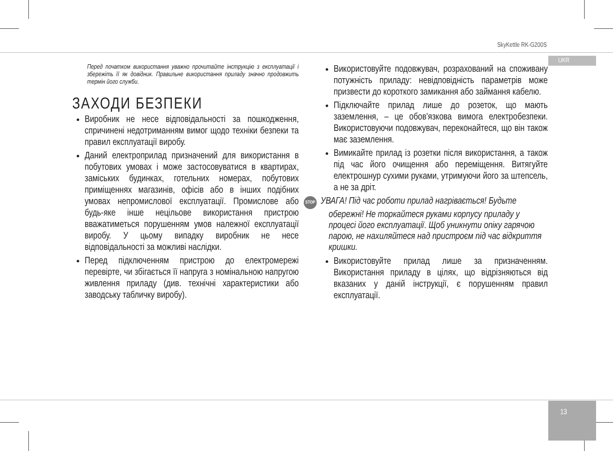SkyKettle RK-G200S
UKR
13
Перед початком використання уважно прочитайте інструкцію з експлуатації і збережіть її як довідник. Правильне використання приладу значно продовжить термін його служби.
ЗАХОДИ БЕЗПЕКИ
Виробник не несе відповідальності за пошкодження, спричинені недотриманням вимог щодо техніки безпеки та правил експлуатації виробу.
Даний електроприлад призначений для використання в побутових умовах і може застосовуватися в квартирах, заміських будинках, готельних номерах, побутових приміщеннях магазинів, офісів або в інших подібних умовах непромислової експлуатації. Промислове або будь-яке інше нецільове використання пристрою вважатиметься порушенням умов належної експлуатації виробу. У цьому випадку виробник не несе відповідальності за можливі наслідки.
Перед підключенням пристрою до електромережі перевірте, чи збігається її напруга з номінальною напругою живлення приладу (див. технічні характеристики або заводську табличку виробу).
Використовуйте подовжувач, розрахований на споживану потужність приладу: невідповідність параметрів може призвести до короткого замикання або займання кабелю.
Підключайте прилад лише до розеток, що мають заземлення, – це обов'язкова вимога електробезпеки. Використовуючи подовжувач, переконайтеся, що він також має заземлення.
Вимикайте прилад із розетки після використання, а також під час його очищення або переміщення. Витягуйте електрошнур сухими руками, утримуючи його за штепсель, а не за дріт.
STOP УВАГА! Під час роботи прилад нагрівається! Будьте обережні! Не торкайтеся руками корпусу приладу у процесі його експлуатації. Щоб уникнути опіку гарячою парою, не нахиляйтеся над пристроєм під час відкриття кришки.
Використовуйте прилад лише за призначенням. Використання приладу в цілях, що відрізняються від вказаних у даній інструкції, є порушенням правил експлуатації.